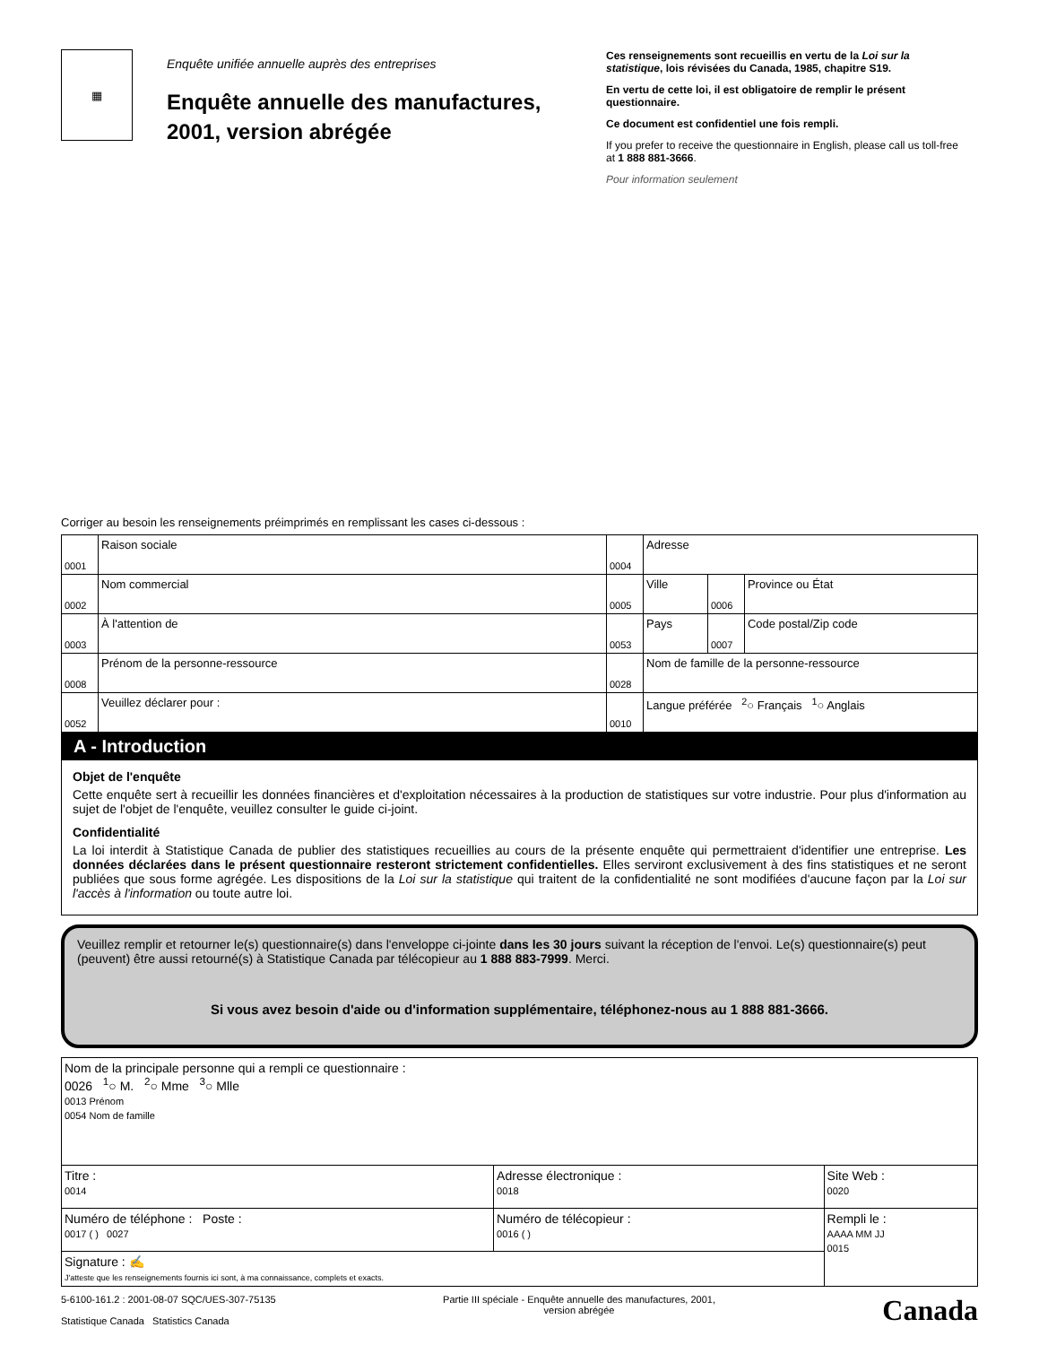▦
Enquête unifiée annuelle auprès des entreprises
Enquête annuelle des manufactures, 2001, version abrégée
Ces renseignements sont recueillis en vertu de la Loi sur la statistique, lois révisées du Canada, 1985, chapitre S19.
En vertu de cette loi, il est obligatoire de remplir le présent questionnaire.
Ce document est confidentiel une fois rempli.
If you prefer to receive the questionnaire in English, please call us toll-free at 1 888 881-3666.
Pour information seulement
Corriger au besoin les renseignements préimprimés en remplissant les cases ci-dessous :
| 0001 | Raison sociale | 0004 | Adresse | | |
| 0002 | Nom commercial | 0005 | Ville | 0006 | Province ou État |
| 0003 | À l'attention de | 0053 | Pays | 0007 | Code postal/Zip code |
| 0008 | Prénom de la personne-ressource | 0028 | Nom de famille de la personne-ressource | | |
| 0052 | Veuillez déclarer pour : | 0010 | Langue préférée <sup>2</sup>○ Français <sup>1</sup>○ Anglais | | |
A - Introduction
Objet de l'enquête
Cette enquête sert à recueillir les données financières et d'exploitation nécessaires à la production de statistiques sur votre industrie. Pour plus d'information au sujet de l'objet de l'enquête, veuillez consulter le guide ci-joint.
Confidentialité
La loi interdit à Statistique Canada de publier des statistiques recueillies au cours de la présente enquête qui permettraient d'identifier une entreprise. Les données déclarées dans le présent questionnaire resteront strictement confidentielles. Elles serviront exclusivement à des fins statistiques et ne seront publiées que sous forme agrégée. Les dispositions de la Loi sur la statistique qui traitent de la confidentialité ne sont modifiées d'aucune façon par la Loi sur l'accès à l'information ou toute autre loi.
Veuillez remplir et retourner le(s) questionnaire(s) dans l'enveloppe ci-jointe dans les 30 jours suivant la réception de l'envoi. Le(s) questionnaire(s) peut (peuvent) être aussi retourné(s) à Statistique Canada par télécopieur au 1 888 883-7999. Merci.
Si vous avez besoin d'aide ou d'information supplémentaire, téléphonez-nous au 1 888 881-3666.
| Nom de la principale personne qui a rempli ce questionnaire : 0026 <sup>1</sup>○ M. <sup>2</sup>○ Mme <sup>3</sup>○ Mlle 0013 Prénom 0054 Nom de famille | | |
| Titre : 0014 | Adresse électronique : 0018 | Site Web : 0020 |
| Numéro de téléphone : Poste : 0017 ( ) 0027 | Numéro de télécopieur : 0016 ( ) | Rempli le : AAAA MM JJ 0015 |
| Signature : ✍ J'atteste que les renseignements fournis ici sont, à ma connaissance, complets et exacts. | | |
5-6100-161.2 : 2001-08-07 SQC/UES-307-75135
Statistique Canada Statistics Canada
Partie III spéciale - Enquête annuelle des manufactures, 2001,
version abrégée
Canada